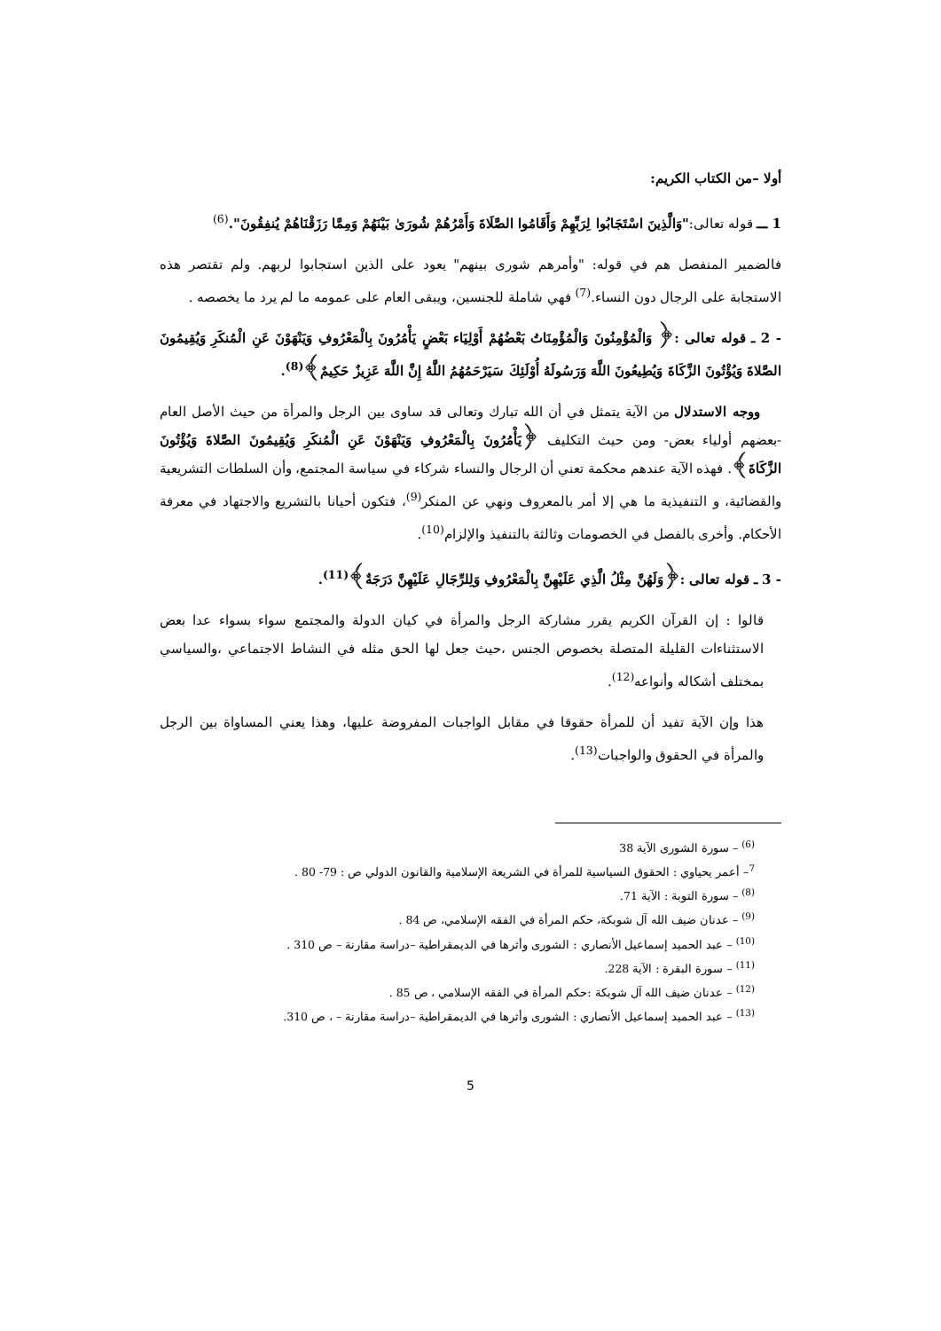أولا –من الكتاب الكريم:
1 ـــ قوله تعالى:"وَالَّذِينَ اسْتَجَابُوا لِرَبِّهِمْ وَأَقَامُوا الصَّلَاةَ وَأَمْرُهُمْ شُورَىٰ بَيْنَهُمْ وَمِمَّا رَزَقْنَاهُمْ يُنفِقُونَ".<sup>(6)</sup>
فالضمير المنفصل هم في قوله: "وأمرهم شورى بينهم" يعود على الذين استجابوا لربهم. ولم تقتصر هذه الاستجابة على الرجال دون النساء.<sup>(7)</sup> فهي شاملة للجنسين، ويبقى العام على عمومه ما لم يرد ما يخصصه .
- 2 ـ قوله تعالى :﴿ وَالْمُؤْمِنُونَ وَالْمُؤْمِنَاتُ بَعْضُهُمْ أَوْلِيَاء بَعْضٍ يَأْمُرُونَ بِالْمَعْرُوفِ وَيَنْهَوْنَ عَنِ الْمُنكَرِ وَيُقِيمُونَ الصَّلاةَ وَيُؤْتُونَ الزَّكَاةَ وَيُطِيعُونَ اللَّهَ وَرَسُولَهُ أُوْلَئِكَ سَيَرْحَمُهُمُ اللَّهُ إِنَّ اللَّهَ عَزِيزٌ حَكِيمٌ﴾<sup>(8)</sup>.
ووجه الاستدلال من الآية يتمثل في أن الله تبارك وتعالى قد ساوى بين الرجل والمرأة من حيث الأصل العام -بعضهم أولياء بعض- ومن حيث التكليف ﴿يَأْمُرُونَ بِالْمَعْرُوفِ وَيَنْهَوْنَ عَنِ الْمُنكَرِ وَيُقِيمُونَ الصَّلاةَ وَيُؤْتُونَ الزَّكَاةَ﴾. فهذه الآية عندهم محكمة تعني أن الرجال والنساء شركاء في سياسة المجتمع، وأن السلطات التشريعية والقضائية، و التنفيذية ما هي إلا أمر بالمعروف ونهي عن المنكر<sup>(9)</sup>، فتكون أحيانا بالتشريع والاجتهاد في معرفة الأحكام. وأخرى بالفصل في الخصومات وثالثة بالتنفيذ والإلزام<sup>(10)</sup>.
- 3 ـ قوله تعالى :﴿وَلَهُنَّ مِثْلُ الَّذِي عَلَيْهِنَّ بِالْمَعْرُوفِ وَلِلرِّجَالِ عَلَيْهِنَّ دَرَجَةٌ﴾<sup>(11)</sup>.
قالوا : إن القرآن الكريم يقرر مشاركة الرجل والمرأة في كيان الدولة والمجتمع سواء بسواء عدا بعض الاستثناءات القليلة المتصلة بخصوص الجنس ،حيث جعل لها الحق مثله في النشاط الاجتماعي ،والسياسي بمختلف أشكاله وأنواعه<sup>(12)</sup>.
هذا وإن الآية تفيد أن للمرأة حقوقا في مقابل الواجبات المفروضة عليها، وهذا يعني المساواة بين الرجل والمرأة في الحقوق والواجبات<sup>(13)</sup>.
<sup>(6)</sup> – سورة الشورى الآية 38
<sup>7</sup>– أعمر يحياوي : الحقوق السياسية للمرأة في الشريعة الإسلامية والقانون الدولي ص : 79- 80 .
<sup>(8)</sup> – سورة التوبة : الآية 71.
<sup>(9)</sup> – عدنان ضيف الله آل شوبكة، حكم المرأة في الفقه الإسلامي، ص 84 .
<sup>(10)</sup> – عبد الحميد إسماعيل الأنصاري : الشورى وأثرها في الديمقراطية –دراسة مقارنة – ص 310 .
<sup>(11)</sup> – سورة البقرة : الآية 228.
<sup>(12)</sup> – عدنان ضيف الله آل شوبكة :حكم المرأة في الفقه الإسلامي ، ص 85 .
<sup>(13)</sup> – عبد الحميد إسماعيل الأنصاري : الشورى وأثرها في الديمقراطية –دراسة مقارنة – ، ص 310.
5